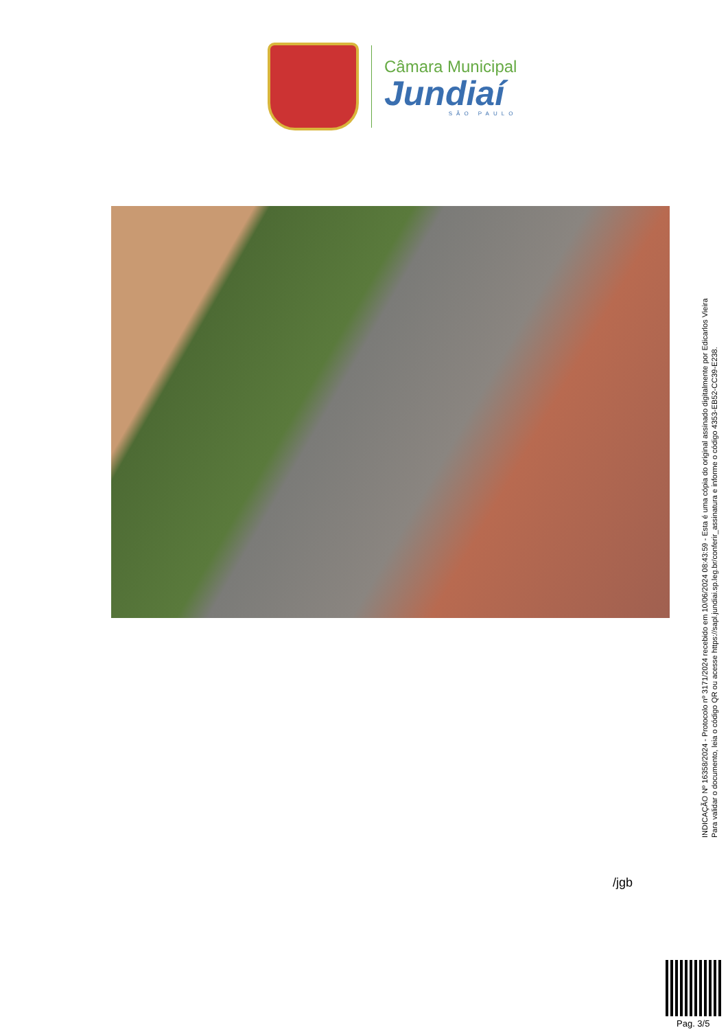Câmara Municipal
Jundiaí
SÃO PAULO
INDICAÇÃO Nº 16358/2024 - Protocolo nº 3171/2024 recebido em 10/06/2024 08:43:59 - Esta é uma cópia do original assinado digitalmente por Edicarlos Vieira
Para validar o documento, leia o código QR ou acesse https://sapl.jundiai.sp.leg.br/conferir_assinatura e informe o código 4353-EB52-CC39-E238.
/jgb
Pag. 3/5